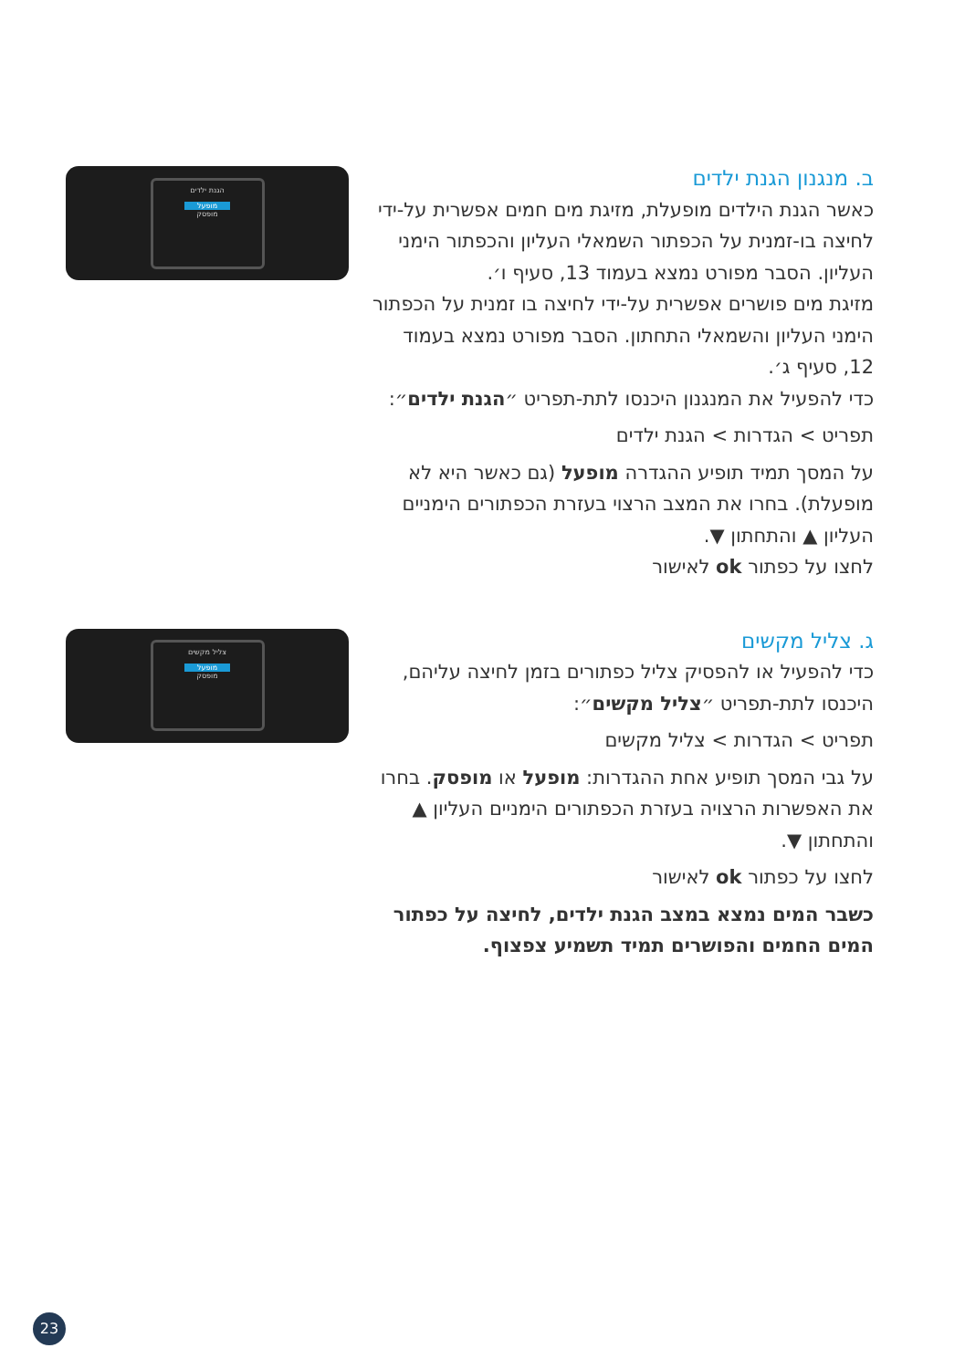ב. מנגנון הגנת ילדים
כאשר הגנת הילדים מופעלת, מזיגת מים חמים אפשרית על-ידי לחיצה בו-זמנית על הכפתור השמאלי העליון והכפתור הימני העליון. הסבר מפורט נמצא בעמוד 13, סעיף ו׳.
מזיגת מים פושרים אפשרית על-ידי לחיצה בו זמנית על הכפתור הימני העליון והשמאלי התחתון. הסבר מפורט נמצא בעמוד 12, סעיף ג׳.
כדי להפעיל את המנגנון היכנסו לתת-תפריט ״הגנת ילדים״:
תפריט > הגדרות > הגנת ילדים
על המסך תמיד תופיע ההגדרה מופעל (גם כאשר היא לא מופעלת). בחרו את המצב הרצוי בעזרת הכפתורים הימניים העליון ▲ והתחתון ▼.
לחצו על כפתור ok לאישור
הגנת ילדים
מופעל
מופסק
ג. צליל מקשים
כדי להפעיל או להפסיק צליל כפתורים בזמן לחיצה עליהם, היכנסו לתת-תפריט ״צליל מקשים״:
תפריט > הגדרות > צליל מקשים
על גבי המסך תופיע אחת ההגדרות: מופעל או מופסק. בחרו את האפשרות הרצויה בעזרת הכפתורים הימניים העליון ▲ והתחתון ▼.
לחצו על כפתור ok לאישור
כשבר המים נמצא במצב הגנת ילדים, לחיצה על כפתור המים החמים והפושרים תמיד תשמיע צפצוף.
צליל מקשים
מופעל
מופסק
23